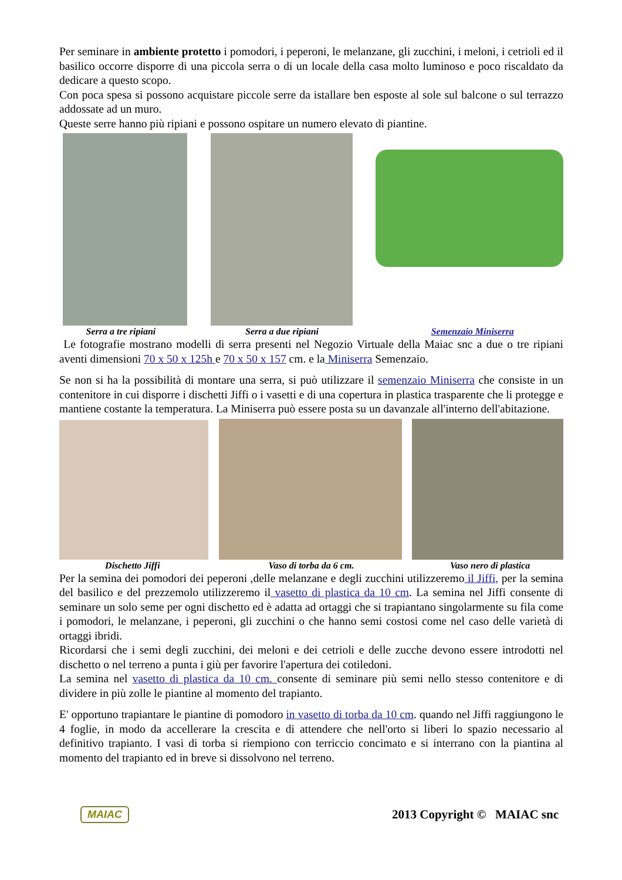Per seminare in ambiente protetto i pomodori, i peperoni, le melanzane, gli zucchini, i meloni, i cetrioli ed il basilico occorre disporre di una piccola serra o di un locale della casa molto luminoso e poco riscaldato da dedicare a questo scopo.
Con poca spesa si possono acquistare piccole serre da istallare ben esposte al sole sul balcone o sul terrazzo addossate ad un muro.
Queste serre hanno più ripiani e possono ospitare un numero elevato di piantine.
Serra a tre ripiani Serra a due ripiani Semenzaio Miniserra
Le fotografie mostrano modelli di serra presenti nel Negozio Virtuale della Maiac snc a due o tre ripiani aventi dimensioni 70 x 50 x 125h e 70 x 50 x 157 cm. e la Miniserra Semenzaio.
Se non si ha la possibilità di montare una serra, si può utilizzare il semenzaio Miniserra che consiste in un contenitore in cui disporre i dischetti Jiffi o i vasetti e di una copertura in plastica trasparente che li protegge e mantiene costante la temperatura. La Miniserra può essere posta su un davanzale all'interno dell'abitazione.
Dischetto Jiffi Vaso di torba da 6 cm. Vaso nero di plastica
Per la semina dei pomodori dei peperoni ,delle melanzane e degli zucchini utilizzeremo il Jiffi, per la semina del basilico e del prezzemolo utilizzeremo il vasetto di plastica da 10 cm. La semina nel Jiffi consente di seminare un solo seme per ogni dischetto ed è adatta ad ortaggi che si trapiantano singolarmente su fila come i pomodori, le melanzane, i peperoni, gli zucchini o che hanno semi costosi come nel caso delle varietà di ortaggi ibridi.
Ricordarsi che i semi degli zucchini, dei meloni e dei cetrioli e delle zucche devono essere introdotti nel dischetto o nel terreno a punta i giù per favorire l'apertura dei cotiledoni.
La semina nel vasetto di plastica da 10 cm. consente di seminare più semi nello stesso contenitore e di dividere in più zolle le piantine al momento del trapianto.
E' opportuno trapiantare le piantine di pomodoro in vasetto di torba da 10 cm. quando nel Jiffi raggiungono le 4 foglie, in modo da accellerare la crescita e di attendere che nell'orto si liberi lo spazio necessario al definitivo trapianto. I vasi di torba si riempiono con terriccio concimato e si interrano con la piantina al momento del trapianto ed in breve si dissolvono nel terreno.
MAIAC 2013 Copyright © MAIAC snc